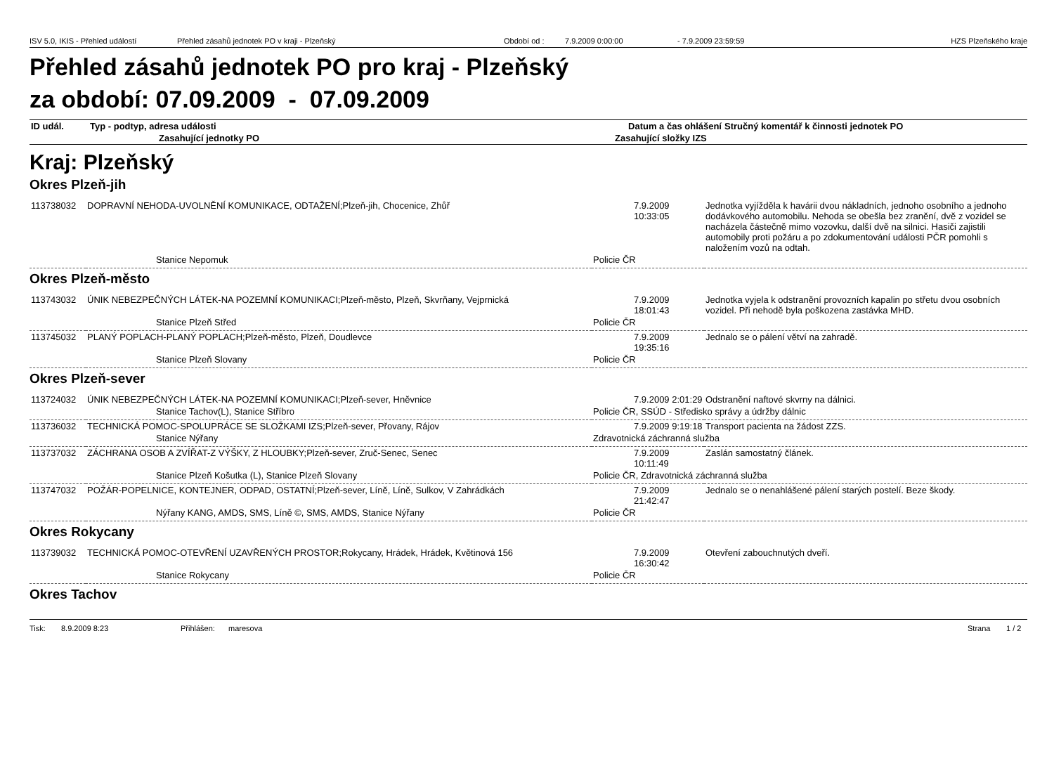ISV 5.0, IKIS - Přehled událostí Přehled zásahů jednotek PO v kraji - Plzeňský Období od : 7.9.2009 0:00:00 - 7.9.2009 23:59:59 HZS Plzeňského kraje
Přehled zásahů jednotek PO pro kraj - Plzeňský
za období: 07.09.2009 - 07.09.2009
| ID udál. | Typ - podtyp, adresa události | Datum a čas ohlášení | Stručný komentář k činnosti jednotek PO |
| | Zasahující jednotky PO | Zasahující složky IZS | |
Kraj: Plzeňský
Okres Plzeň-jih
| 113738032 | DOPRAVNÍ NEHODA-UVOLNĚNÍ KOMUNIKACE, ODTAŽENÍ;Plzeň-jih, Chocenice, Zhůř | 7.9.2009 10:33:05 | Jednotka vyjížděla k havárii dvou nákladních, jednoho osobního a jednoho dodávkového automobilu. Nehoda se obešla bez zranění, dvě z vozidel se nacházela částečně mimo vozovku, další dvě na silnici. Hasiči zajistili automobily proti požáru a po zdokumentování události PČR pomohli s naložením vozů na odtah. |
| | Stanice Nepomuk | Policie ČR | |
Okres Plzeň-město
| 113743032 | ÚNIK NEBEZPEČNÝCH LÁTEK-NA POZEMNÍ KOMUNIKACI;Plzeň-město, Plzeň, Skvrňany, Vejprnická | 7.9.2009 18:01:43 | Jednotka vyjela k odstranění provozních kapalin po střetu dvou osobních vozidel. Při nehodě byla poškozena zastávka MHD. |
| | Stanice Plzeň Střed | Policie ČR | |
| 113745032 | PLANÝ POPLACH-PLANÝ POPLACH;Plzeň-město, Plzeň, Doudlevce | 7.9.2009 19:35:16 | Jednalo se o pálení větví na zahradě. |
| | Stanice Plzeň Slovany | Policie ČR | |
Okres Plzeň-sever
| 113724032 | ÚNIK NEBEZPEČNÝCH LÁTEK-NA POZEMNÍ KOMUNIKACI;Plzeň-sever, Hněvnice | 7.9.2009 2:01:29 | Odstranění naftové skvrny na dálnici. |
| | Stanice Tachov(L), Stanice Stříbro | Policie ČR, SSÚD - Středisko správy a údržby dálnic | |
| 113736032 | TECHNICKÁ POMOC-SPOLUPRÁCE SE SLOŽKAMI IZS;Plzeň-sever, Přovany, Rájov | 7.9.2009 9:19:18 | Transport pacienta na žádost ZZS. |
| | Stanice Nýřany | Zdravotnická záchranná služba | |
| 113737032 | ZÁCHRANA OSOB A ZVÍŘAT-Z VÝŠKY, Z HLOUBKY;Plzeň-sever, Zruč-Senec, Senec | 7.9.2009 10:11:49 | Zaslán samostatný článek. |
| | Stanice Plzeň Košutka (L), Stanice Plzeň Slovany | Policie ČR, Zdravotnická záchranná služba | |
| 113747032 | POŽÁR-POPELNICE, KONTEJNER, ODPAD, OSTATNÍ;Plzeň-sever, Líně, Líně, Sulkov, V Zahrádkách | 7.9.2009 21:42:47 | Jednalo se o nenahlášené pálení starých postelí. Beze škody. |
| | Nýřany KANG, AMDS, SMS, Líně ©, SMS, AMDS, Stanice Nýřany | Policie ČR | |
Okres Rokycany
| 113739032 | TECHNICKÁ POMOC-OTEVŘENÍ UZAVŘENÝCH PROSTOR;Rokycany, Hrádek, Hrádek, Květinová 156 | 7.9.2009 16:30:42 | Otevření zabouchnutých dveří. |
| | Stanice Rokycany | Policie ČR | |
Okres Tachov
Tisk: 8.9.2009 8:23 Přihlášen: maresova Strana 1 / 2